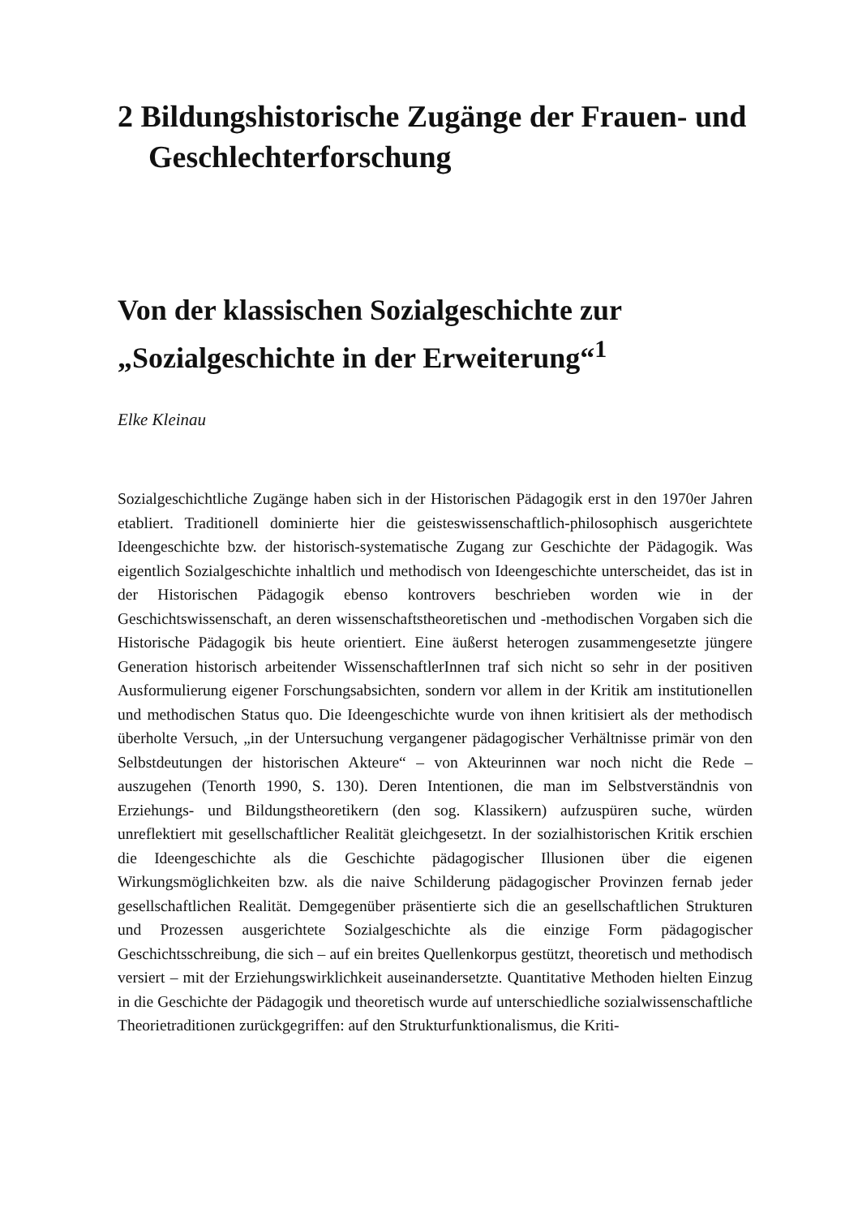2 Bildungshistorische Zugänge der Frauen- und Geschlechterforschung
Von der klassischen Sozialgeschichte zur „Sozialgeschichte in der Erweiterung“<sup>1</sup>
Elke Kleinau
Sozialgeschichtliche Zugänge haben sich in der Historischen Pädagogik erst in den 1970er Jahren etabliert. Traditionell dominierte hier die geisteswissenschaftlich-philosophisch ausgerichtete Ideengeschichte bzw. der historisch-systematische Zugang zur Geschichte der Pädagogik. Was eigentlich Sozialgeschichte inhaltlich und methodisch von Ideengeschichte unterscheidet, das ist in der Historischen Pädagogik ebenso kontrovers beschrieben worden wie in der Geschichtswissenschaft, an deren wissenschaftstheoretischen und -methodischen Vorgaben sich die Historische Pädagogik bis heute orientiert. Eine äußerst heterogen zusammengesetzte jüngere Generation historisch arbeitender WissenschaftlerInnen traf sich nicht so sehr in der positiven Ausformulierung eigener Forschungsabsichten, sondern vor allem in der Kritik am institutionellen und methodischen Status quo. Die Ideengeschichte wurde von ihnen kritisiert als der methodisch überholte Versuch, „in der Untersuchung vergangener pädagogischer Verhältnisse primär von den Selbstdeutungen der historischen Akteure“ – von Akteurinnen war noch nicht die Rede – auszugehen (Tenorth 1990, S. 130). Deren Intentionen, die man im Selbstverständnis von Erziehungs- und Bildungstheoretikern (den sog. Klassikern) aufzuspüren suche, würden unreflektiert mit gesellschaftlicher Realität gleichgesetzt. In der sozialhistorischen Kritik erschien die Ideengeschichte als die Geschichte pädagogischer Illusionen über die eigenen Wirkungsmöglichkeiten bzw. als die naive Schilderung pädagogischer Provinzen fernab jeder gesellschaftlichen Realität. Demgegenüber präsentierte sich die an gesellschaftlichen Strukturen und Prozessen ausgerichtete Sozialgeschichte als die einzige Form pädagogischer Geschichtsschreibung, die sich – auf ein breites Quellenkorpus gestützt, theoretisch und methodisch versiert – mit der Erziehungswirklichkeit auseinandersetzte. Quantitative Methoden hielten Einzug in die Geschichte der Pädagogik und theoretisch wurde auf unterschiedliche sozialwissenschaftliche Theorietraditionen zurückgegriffen: auf den Strukturfunktionalismus, die Kriti-